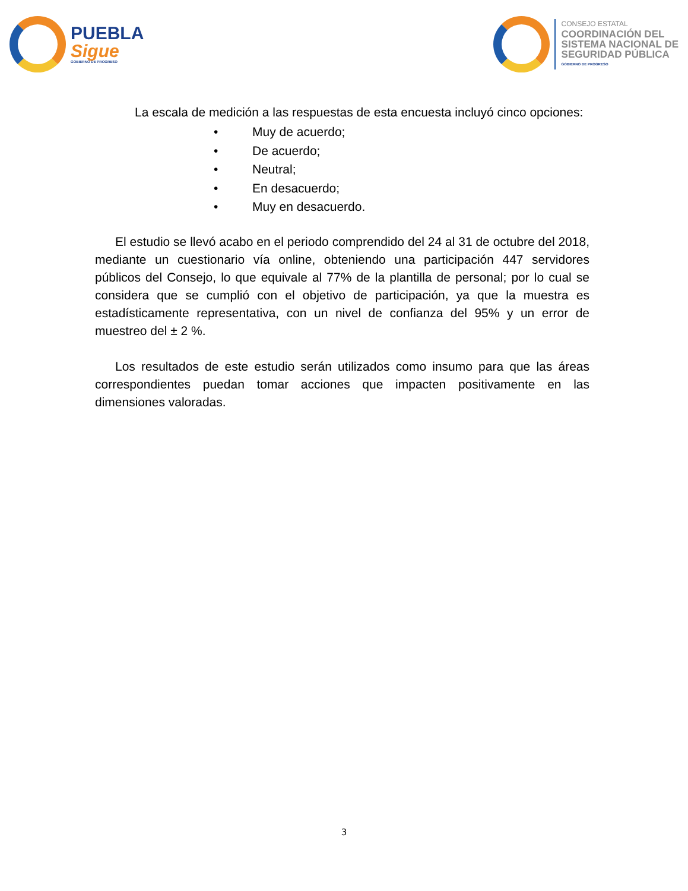PUEBLA
Sigue
GOBIERNO DE PROGRESO
CONSEJO ESTATAL
COORDINACIÓN DEL
SISTEMA NACIONAL DE
SEGURIDAD PÚBLICA
GOBIERNO DE PROGRESO
La escala de medición a las respuestas de esta encuesta incluyó cinco opciones:
• Muy de acuerdo;
• De acuerdo;
• Neutral;
• En desacuerdo;
• Muy en desacuerdo.
El estudio se llevó acabo en el periodo comprendido del 24 al 31 de octubre del 2018, mediante un cuestionario vía online, obteniendo una participación 447 servidores públicos del Consejo, lo que equivale al 77% de la plantilla de personal; por lo cual se considera que se cumplió con el objetivo de participación, ya que la muestra es estadísticamente representativa, con un nivel de confianza del 95% y un error de muestreo del ± 2 %.
Los resultados de este estudio serán utilizados como insumo para que las áreas correspondientes puedan tomar acciones que impacten positivamente en las dimensiones valoradas.
3